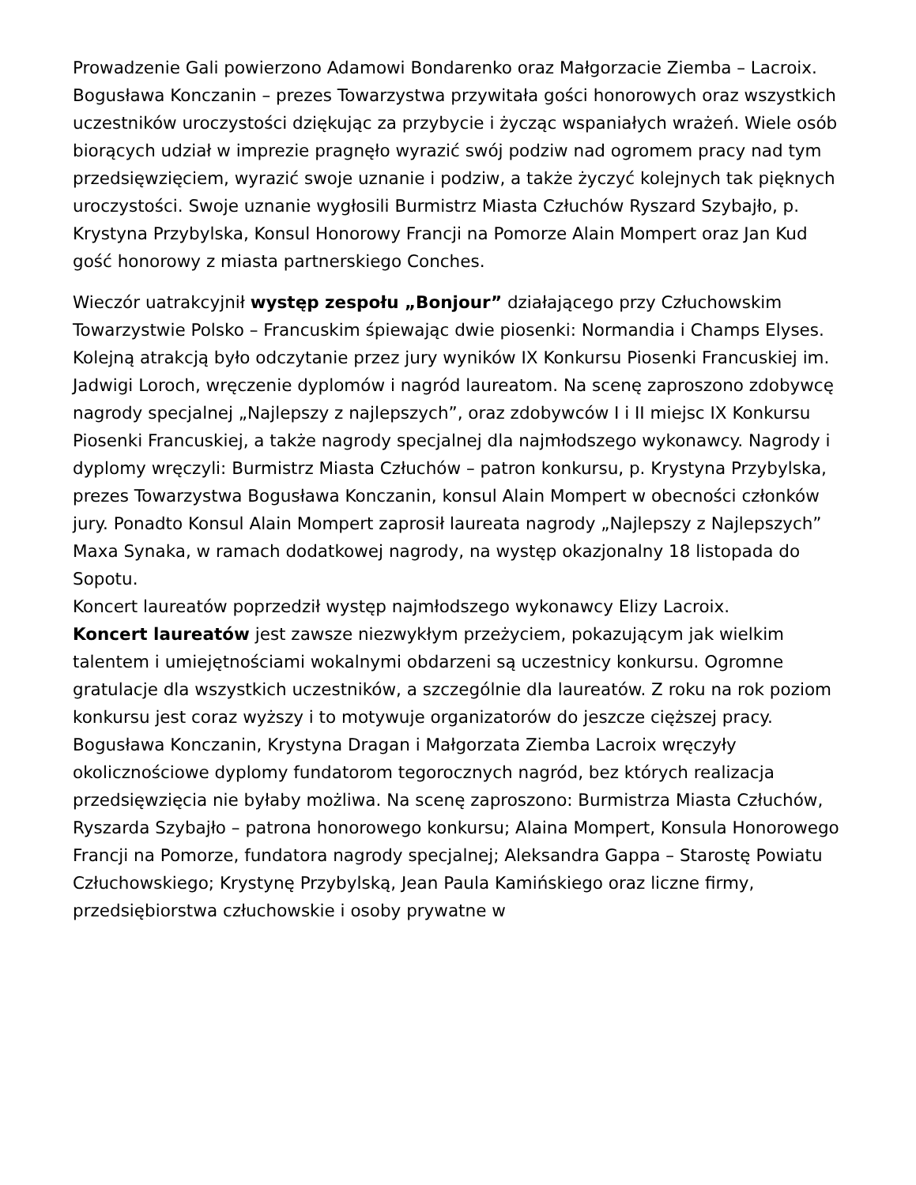Prowadzenie Gali powierzono Adamowi Bondarenko oraz Małgorzacie Ziemba – Lacroix.
Bogusława Konczanin – prezes Towarzystwa przywitała gości honorowych oraz wszystkich uczestników uroczystości dziękując za przybycie i życząc wspaniałych wrażeń. Wiele osób biorących udział w imprezie pragnęło wyrazić swój podziw nad ogromem pracy nad tym przedsięwzięciem, wyrazić swoje uznanie i podziw, a także życzyć kolejnych tak pięknych uroczystości. Swoje uznanie wygłosili Burmistrz Miasta Człuchów Ryszard Szybajło, p. Krystyna Przybylska, Konsul Honorowy Francji na Pomorze Alain Mompert oraz Jan Kud gość honorowy z miasta partnerskiego Conches.
Wieczór uatrakcyjnił występ zespołu „Bonjour” działającego przy Człuchowskim Towarzystwie Polsko – Francuskim śpiewając dwie piosenki: Normandia i Champs Elyses.
Kolejną atrakcją było odczytanie przez jury wyników IX Konkursu Piosenki Francuskiej im. Jadwigi Loroch, wręczenie dyplomów i nagród laureatom. Na scenę zaproszono zdobywcę nagrody specjalnej „Najlepszy z najlepszych”, oraz zdobywców I i II miejsc IX Konkursu Piosenki Francuskiej, a także nagrody specjalnej dla najmłodszego wykonawcy. Nagrody i dyplomy wręczyli: Burmistrz Miasta Człuchów – patron konkursu, p. Krystyna Przybylska, prezes Towarzystwa Bogusława Konczanin, konsul Alain Mompert w obecności członków jury. Ponadto Konsul Alain Mompert zaprosił laureata nagrody „Najlepszy z Najlepszych” Maxa Synaka, w ramach dodatkowej nagrody, na występ okazjonalny 18 listopada do Sopotu.
Koncert laureatów poprzedził występ najmłodszego wykonawcy Elizy Lacroix.
Koncert laureatów jest zawsze niezwykłym przeżyciem, pokazującym jak wielkim talentem i umiejętnościami wokalnymi obdarzeni są uczestnicy konkursu. Ogromne gratulacje dla wszystkich uczestników, a szczególnie dla laureatów. Z roku na rok poziom konkursu jest coraz wyższy i to motywuje organizatorów do jeszcze cięższej pracy.
Bogusława Konczanin, Krystyna Dragan i Małgorzata Ziemba Lacroix wręczyły okolicznościowe dyplomy fundatorom tegorocznych nagród, bez których realizacja przedsięwzięcia nie byłaby możliwa. Na scenę zaproszono: Burmistrza Miasta Człuchów, Ryszarda Szybajło – patrona honorowego konkursu; Alaina Mompert, Konsula Honorowego Francji na Pomorze, fundatora nagrody specjalnej; Aleksandra Gappa – Starostę Powiatu Człuchowskiego; Krystynę Przybylską, Jean Paula Kamińskiego oraz liczne firmy, przedsiębiorstwa człuchowskie i osoby prywatne w